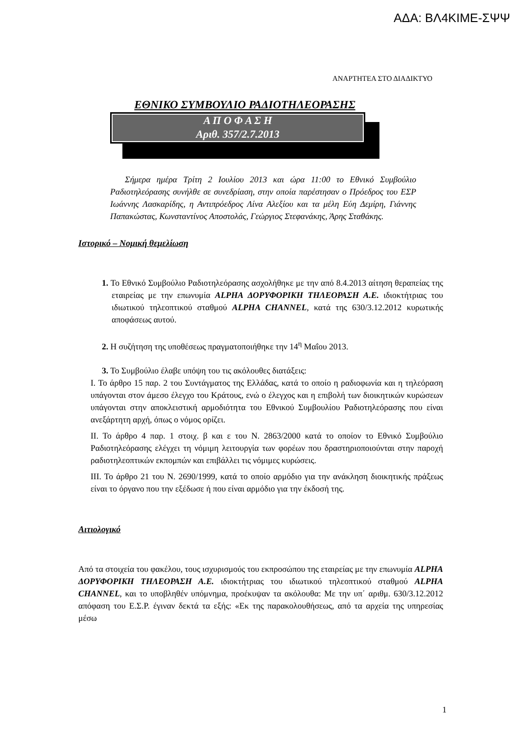ΑΔΑ: ΒΛ4ΚΙΜΕ-ΣΨΨ
ΑΝΑΡΤΗΤΕΑ ΣΤΟ ΔΙΑΔΙΚΤΥΟ
ΕΘΝΙΚΟ ΣΥΜΒΟΥΛΙΟ ΡΑΔΙΟΤΗΛΕΟΡΑΣΗΣ
Α Π Ο Φ Α Σ Η
Αριθ. 357/2.7.2013
Σήμερα ημέρα Τρίτη 2 Ιουλίου 2013 και ώρα 11:00 το Εθνικό Συμβούλιο Ραδιοτηλεόρασης συνήλθε σε συνεδρίαση, στην οποία παρέστησαν ο Πρόεδρος του ΕΣΡ Ιωάννης Λασκαρίδης, η Αντιπρόεδρος Λίνα Αλεξίου και τα μέλη Εύη Δεμίρη, Γιάννης Παπακώστας, Κωνσταντίνος Αποστολάς, Γεώργιος Στεφανάκης, Άρης Σταθάκης.
Ιστορικό – Νομική θεμελίωση
1. Το Εθνικό Συμβούλιο Ραδιοτηλεόρασης ασχολήθηκε με την από 8.4.2013 αίτηση θεραπείας της εταιρείας με την επωνυμία ALPHA ΔΟΡΥΦΟΡΙΚΗ ΤΗΛΕΟΡΑΣΗ Α.Ε. ιδιοκτήτριας του ιδιωτικού τηλεοπτικού σταθμού ALPHA CHANNEL, κατά της 630/3.12.2012 κυρωτικής αποφάσεως αυτού.
2. Η συζήτηση της υποθέσεως πραγματοποιήθηκε την 14<sup>η</sup> Μαΐου 2013.
3. Το Συμβούλιο έλαβε υπόψη του τις ακόλουθες διατάξεις:
Ι. Το άρθρο 15 παρ. 2 του Συντάγματος της Ελλάδας, κατά το οποίο η ραδιοφωνία και η τηλεόραση υπάγονται στον άμεσο έλεγχο του Κράτους, ενώ ο έλεγχος και η επιβολή των διοικητικών κυρώσεων υπάγονται στην αποκλειστική αρμοδιότητα του Εθνικού Συμβουλίου Ραδιοτηλεόρασης που είναι ανεξάρτητη αρχή, όπως ο νόμος ορίζει.
ΙΙ. Το άρθρο 4 παρ. 1 στοιχ. β και ε του Ν. 2863/2000 κατά το οποίον το Εθνικό Συμβούλιο Ραδιοτηλεόρασης ελέγχει τη νόμιμη λειτουργία των φορέων που δραστηριοποιούνται στην παροχή ραδιοτηλεοπτικών εκπομπών και επιβάλλει τις νόμιμες κυρώσεις.
ΙΙΙ. Το άρθρο 21 του Ν. 2690/1999, κατά το οποίο αρμόδιο για την ανάκληση διοικητικής πράξεως είναι το όργανο που την εξέδωσε ή που είναι αρμόδιο για την έκδοσή της.
Αιτιολογικό
Από τα στοιχεία του φακέλου, τους ισχυρισμούς του εκπροσώπου της εταιρείας με την επωνυμία ALPHA ΔΟΡΥΦΟΡΙΚΗ ΤΗΛΕΟΡΑΣΗ Α.Ε. ιδιοκτήτριας του ιδιωτικού τηλεοπτικού σταθμού ALPHA CHANNEL, και το υποβληθέν υπόμνημα, προέκυψαν τα ακόλουθα: Με την υπ΄ αριθμ. 630/3.12.2012 απόφαση του Ε.Σ.Ρ. έγιναν δεκτά τα εξής: «Εκ της παρακολουθήσεως, από τα αρχεία της υπηρεσίας μέσω
1